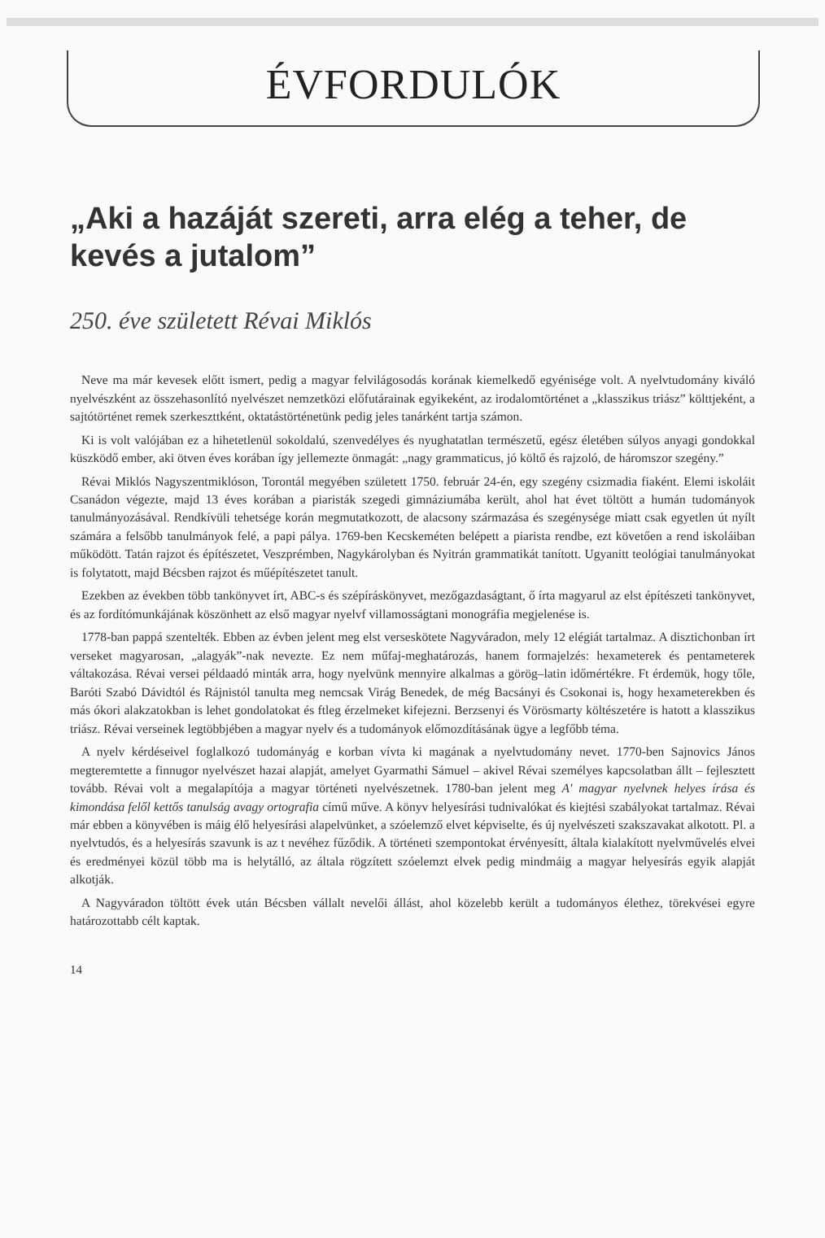ÉVFORDULÓK
„Aki a hazáját szereti, arra elég a teher, de kevés a jutalom”
250. éve született Révai Miklós
Neve ma már kevesek előtt ismert, pedig a magyar felvilágosodás korának kiemelkedő egyénisége volt. A nyelvtudomány kiváló nyelvészként az összehasonlító nyelvészet nemzetközi előfutárainak egyikeként, az irodalomtörténet a „klasszikus triász” költtjeként, a sajtótörténet remek szerkeszttként, oktatástörténetünk pedig jeles tanárként tartja számon.
Ki is volt valójában ez a hihetetlenül sokoldalú, szenvedélyes és nyughatatlan természetű, egész életében súlyos anyagi gondokkal küszködő ember, aki ötven éves korában így jellemezte önmagát: „nagy grammaticus, jó költő és rajzoló, de háromszor szegény.”
Révai Miklós Nagyszentmiklóson, Torontál megyében született 1750. február 24-én, egy szegény csizmadia fiaként. Elemi iskoláit Csanádon végezte, majd 13 éves korában a piaristák szegedi gimnáziumába került, ahol hat évet töltött a humán tudományok tanulmányozásával. Rendkívüli tehetsége korán megmutatkozott, de alacsony származása és szegénysége miatt csak egyetlen út nyílt számára a felsőbb tanulmányok felé, a papi pálya. 1769-ben Kecskeméten belépett a piarista rendbe, ezt követően a rend iskoláiban működött. Tatán rajzot és építészetet, Veszprémben, Nagykárolyban és Nyitrán grammatikát tanított. Ugyanitt teológiai tanulmányokat is folytatott, majd Bécsben rajzot és műépítészetet tanult.
Ezekben az években több tankönyvet írt, ABC-s és szépíráskönyvet, mezőgazdaságtant, ő írta magyarul az elst építészeti tankönyvet, és az fordítómunkájának köszönhett az első magyar nyelvf villamosságtani monográfia megjelenése is.
1778-ban pappá szentelték. Ebben az évben jelent meg elst verseskötete Nagyváradon, mely 12 elégiát tartalmaz. A disztichonban írt verseket magyarosan, „alagyák”-nak nevezte. Ez nem műfaj-meghatározás, hanem formajelzés: hexameterek és pentameterek váltakozása. Révai versei példaadó minták arra, hogy nyelvünk mennyire alkalmas a görög–latin időmértékre. Ft érdemük, hogy tőle, Baróti Szabó Dávidtól és Rájnistól tanulta meg nemcsak Virág Benedek, de még Bacsányi és Csokonai is, hogy hexameterekben és más ókori alakzatokban is lehet gondolatokat és ftleg érzelmeket kifejezni. Berzsenyi és Vörösmarty költészetére is hatott a klasszikus triász. Révai verseinek legtöbbjében a magyar nyelv és a tudományok előmozdításának ügye a legfőbb téma.
A nyelv kérdéseivel foglalkozó tudományág e korban vívta ki magának a nyelvtudomány nevet. 1770-ben Sajnovics János megteremtette a finnugor nyelvészet hazai alapját, amelyet Gyarmathi Sámuel – akivel Révai személyes kapcsolatban állt – fejlesztett tovább. Révai volt a megalapítója a magyar történeti nyelvészetnek. 1780-ban jelent meg A' magyar nyelvnek helyes írása és kimondása felől kettős tanulság avagy ortografia című műve. A könyv helyesírási tudnivalókat és kiejtési szabályokat tartalmaz. Révai már ebben a könyvében is máig élő helyesírási alapelvünket, a szóelemző elvet képviselte, és új nyelvészeti szakszavakat alkotott. Pl. a nyelvtudós, és a helyesírás szavunk is az t nevéhez fűződik. A történeti szempontokat érvényesítt, általa kialakított nyelvművelés elvei és eredményei közül több ma is helytálló, az általa rögzített szóelemzt elvek pedig mindmáig a magyar helyesírás egyik alapját alkotják.
A Nagyváradon töltött évek után Bécsben vállalt nevelői állást, ahol közelebb került a tudományos élethez, törekvései egyre határozottabb célt kaptak.
14